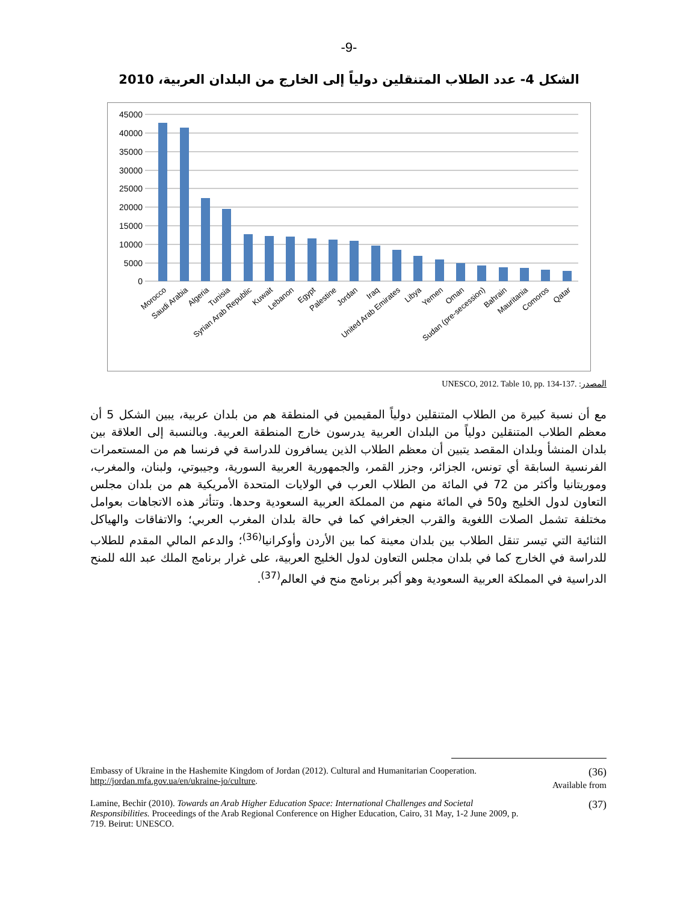-9-
الشكل 4- عدد الطلاب المتنقلين دولياً إلى الخارج من البلدان العربية، 2010
45000
40000
35000
30000
25000
20000
15000
10000
5000
0
Morocco
Saudi Arabia
Algeria
Tunisia
Syrian Arab Republic
Kuwait
Lebanon
Egypt
Palestine
Jordan
Iraq
United Arab Emirates
Libya
Yemen
Oman
Sudan (pre-secession)
Bahrain
Mauritania
Comoros
Qatar
المصدر: UNESCO, 2012. Table 10, pp. 134-137.
مع أن نسبة كبيرة من الطلاب المتنقلين دولياً المقيمين في المنطقة هم من بلدان عربية، يبين الشكل 5 أن معظم الطلاب المتنقلين دولياً من البلدان العربية يدرسون خارج المنطقة العربية. وبالنسبة إلى العلاقة بين بلدان المنشأ وبلدان المقصد يتبين أن معظم الطلاب الذين يسافرون للدراسة في فرنسا هم من المستعمرات الفرنسية السابقة أي تونس، الجزائر، وجزر القمر، والجمهورية العربية السورية، وجيبوتي، ولبنان، والمغرب، وموريتانيا وأكثر من 72 في المائة من الطلاب العرب في الولايات المتحدة الأمريكية هم من بلدان مجلس التعاون لدول الخليج و50 في المائة منهم من المملكة العربية السعودية وحدها. وتتأثر هذه الاتجاهات بعوامل مختلفة تشمل الصلات اللغوية والقرب الجغرافي كما في حالة بلدان المغرب العربي؛ والاتفاقات والهياكل الثنائية التي تيسر تنقل الطلاب بين بلدان معينة كما بين الأردن وأوكرانيا<sup>(36)</sup>؛ والدعم المالي المقدم للطلاب للدراسة في الخارج كما في بلدان مجلس التعاون لدول الخليج العربية، على غرار برنامج الملك عبد الله للمنح الدراسية في المملكة العربية السعودية وهو أكبر برنامج منح في العالم<sup>(37)</sup>.
Embassy of Ukraine in the Hashemite Kingdom of Jordan (2012). Cultural and Humanitarian Cooperation. http://jordan.mfa.gov.ua/en/ukraine-jo/culture.
(36)
Available from
Lamine, Bechir (2010). Towards an Arab Higher Education Space: International Challenges and Societal Responsibilities. Proceedings of the Arab Regional Conference on Higher Education, Cairo, 31 May, 1-2 June 2009, p. 719. Beirut: UNESCO.
(37)